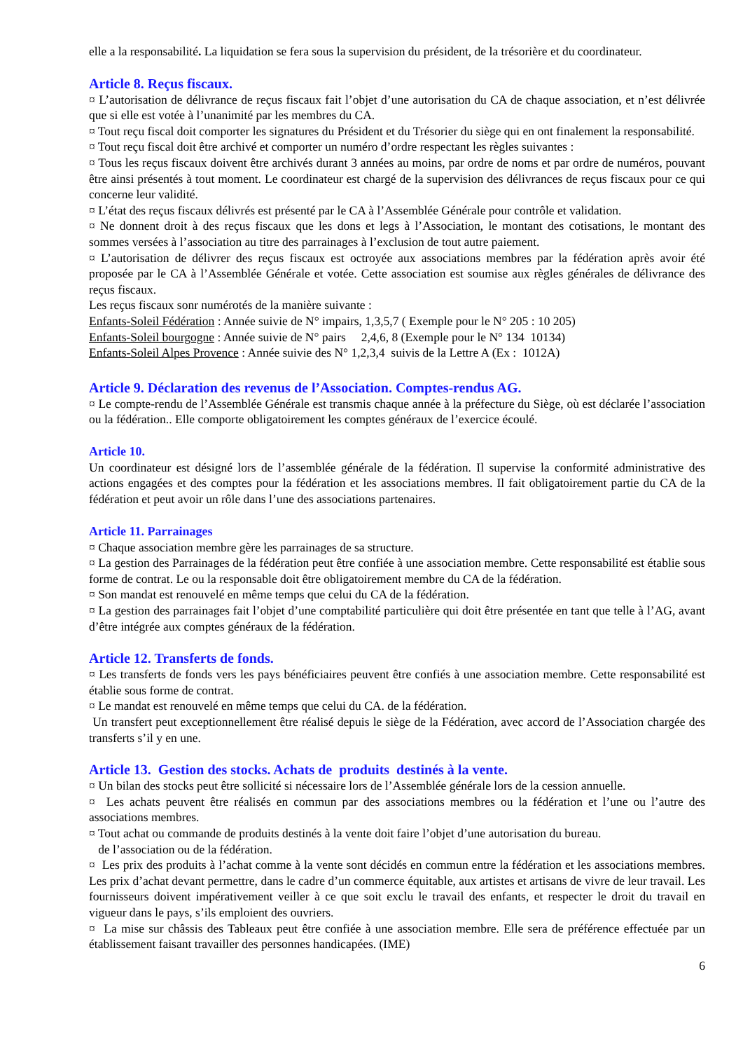elle a la responsabilité. La liquidation se fera sous la supervision du président, de la trésorière et du coordinateur.
Article 8. Reçus fiscaux.
¤ L’autorisation de délivrance de reçus fiscaux fait l’objet d’une autorisation du CA de chaque association, et n’est délivrée que si elle est votée à l’unanimité par les membres du CA.
¤ Tout reçu fiscal doit comporter les signatures du Président et du Trésorier du siège qui en ont finalement la responsabilité.
¤ Tout reçu fiscal doit être archivé et comporter un numéro d’ordre respectant les règles suivantes :
¤ Tous les reçus fiscaux doivent être archivés durant 3 années au moins, par ordre de noms et par ordre de numéros, pouvant être ainsi présentés à tout moment. Le coordinateur est chargé de la supervision des délivrances de reçus fiscaux pour ce qui concerne leur validité.
¤ L’état des reçus fiscaux délivrés est présenté par le CA à l’Assemblée Générale pour contrôle et validation.
¤ Ne donnent droit à des reçus fiscaux que les dons et legs à l’Association, le montant des cotisations, le montant des sommes versées à l’association au titre des parrainages à l’exclusion de tout autre paiement.
¤ L’autorisation de délivrer des reçus fiscaux est octroyée aux associations membres par la fédération après avoir été proposée par le CA à l’Assemblée Générale et votée. Cette association est soumise aux règles générales de délivrance des reçus fiscaux.
Les reçus fiscaux sonr numérotés de la manière suivante :
Enfants-Soleil Fédération : Année suivie de N° impairs, 1,3,5,7 ( Exemple pour le N° 205 : 10 205)
Enfants-Soleil bourgogne : Année suivie de N° pairs 2,4,6, 8 (Exemple pour le N° 134 10134)
Enfants-Soleil Alpes Provence : Année suivie des N° 1,2,3,4 suivis de la Lettre A (Ex : 1012A)
Article 9. Déclaration des revenus de l’Association. Comptes-rendus AG.
¤ Le compte-rendu de l’Assemblée Générale est transmis chaque année à la préfecture du Siège, où est déclarée l’association ou la fédération.. Elle comporte obligatoirement les comptes généraux de l’exercice écoulé.
Article 10.
Un coordinateur est désigné lors de l’assemblée générale de la fédération. Il supervise la conformité administrative des actions engagées et des comptes pour la fédération et les associations membres. Il fait obligatoirement partie du CA de la fédération et peut avoir un rôle dans l’une des associations partenaires.
Article 11. Parrainages
¤ Chaque association membre gère les parrainages de sa structure.
¤ La gestion des Parrainages de la fédération peut être confiée à une association membre. Cette responsabilité est établie sous forme de contrat. Le ou la responsable doit être obligatoirement membre du CA de la fédération.
¤ Son mandat est renouvelé en même temps que celui du CA de la fédération.
¤ La gestion des parrainages fait l’objet d’une comptabilité particulière qui doit être présentée en tant que telle à l’AG, avant d’être intégrée aux comptes généraux de la fédération.
Article 12. Transferts de fonds.
¤ Les transferts de fonds vers les pays bénéficiaires peuvent être confiés à une association membre. Cette responsabilité est établie sous forme de contrat.
¤ Le mandat est renouvelé en même temps que celui du CA. de la fédération.
Un transfert peut exceptionnellement être réalisé depuis le siège de la Fédération, avec accord de l’Association chargée des transferts s’il y en une.
Article 13. Gestion des stocks. Achats de produits destinés à la vente.
¤ Un bilan des stocks peut être sollicité si nécessaire lors de l’Assemblée générale lors de la cession annuelle.
¤ Les achats peuvent être réalisés en commun par des associations membres ou la fédération et l’une ou l’autre des associations membres.
¤ Tout achat ou commande de produits destinés à la vente doit faire l’objet d’une autorisation du bureau.
de l’association ou de la fédération.
¤ Les prix des produits à l’achat comme à la vente sont décidés en commun entre la fédération et les associations membres. Les prix d’achat devant permettre, dans le cadre d’un commerce équitable, aux artistes et artisans de vivre de leur travail. Les fournisseurs doivent impérativement veiller à ce que soit exclu le travail des enfants, et respecter le droit du travail en vigueur dans le pays, s’ils emploient des ouvriers.
¤ La mise sur châssis des Tableaux peut être confiée à une association membre. Elle sera de préférence effectuée par un établissement faisant travailler des personnes handicapées. (IME)
6